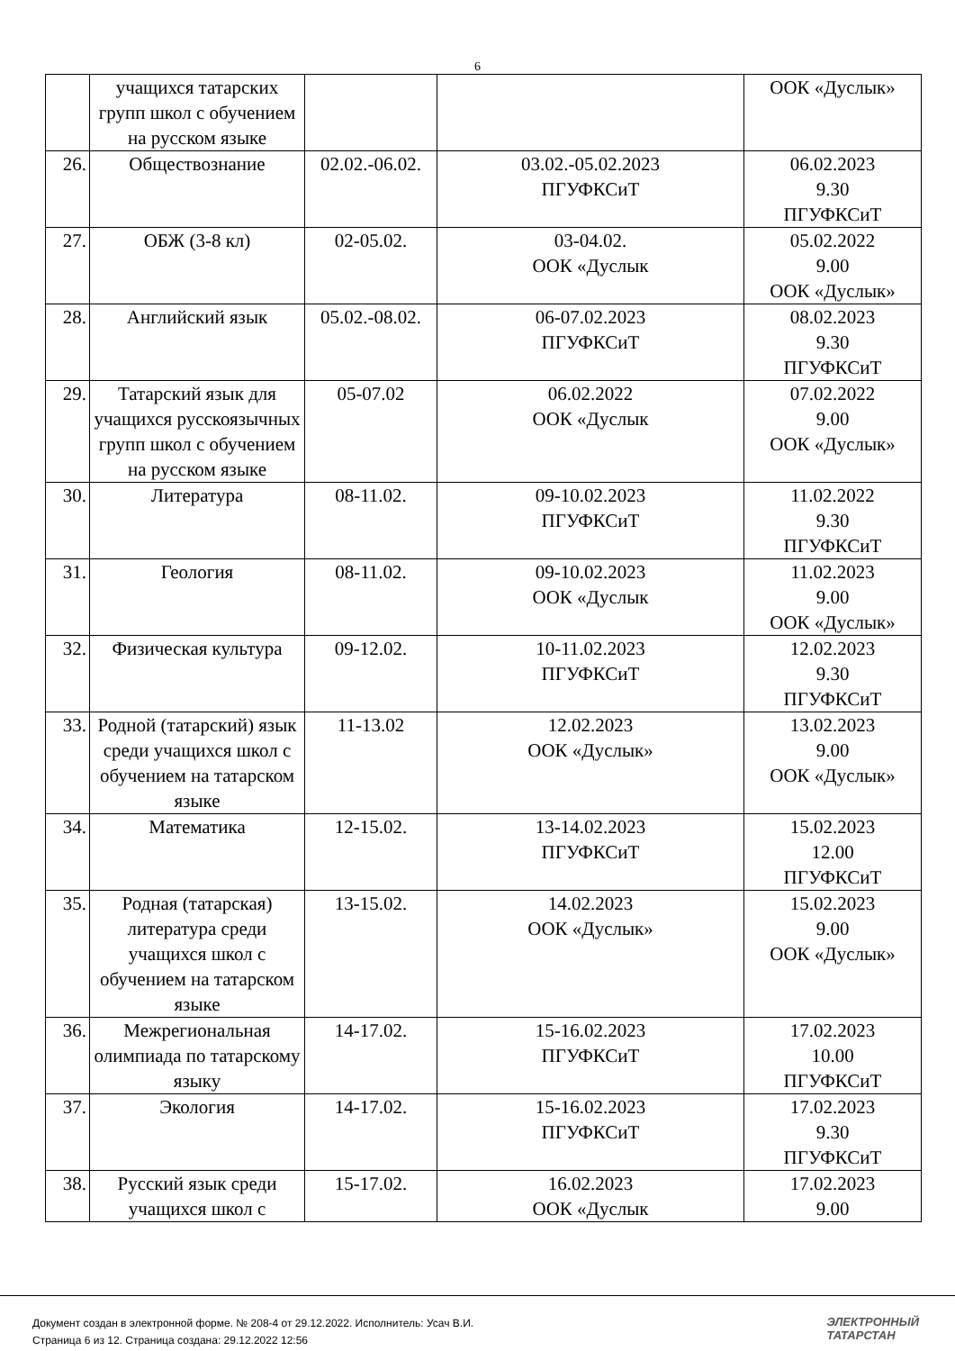6
| | учащихся татарских групп школ с обучением на русском языке | | | ООК «Дуслык» |
| 26. | Обществознание | 02.02.-06.02. | 03.02.-05.02.2023 ПГУФКСиТ | 06.02.2023 9.30 ПГУФКСиТ |
| 27. | ОБЖ (3-8 кл) | 02-05.02. | 03-04.02. ООК «Дуслык | 05.02.2022 9.00 ООК «Дуслык» |
| 28. | Английский язык | 05.02.-08.02. | 06-07.02.2023 ПГУФКСиТ | 08.02.2023 9.30 ПГУФКСиТ |
| 29. | Татарский язык для учащихся русскоязычных групп школ с обучением на русском языке | 05-07.02 | 06.02.2022 ООК «Дуслык | 07.02.2022 9.00 ООК «Дуслык» |
| 30. | Литература | 08-11.02. | 09-10.02.2023 ПГУФКСиТ | 11.02.2022 9.30 ПГУФКСиТ |
| 31. | Геология | 08-11.02. | 09-10.02.2023 ООК «Дуслык | 11.02.2023 9.00 ООК «Дуслык» |
| 32. | Физическая культура | 09-12.02. | 10-11.02.2023 ПГУФКСиТ | 12.02.2023 9.30 ПГУФКСиТ |
| 33. | Родной (татарский) язык среди учащихся школ с обучением на татарском языке | 11-13.02 | 12.02.2023 ООК «Дуслык» | 13.02.2023 9.00 ООК «Дуслык» |
| 34. | Математика | 12-15.02. | 13-14.02.2023 ПГУФКСиТ | 15.02.2023 12.00 ПГУФКСиТ |
| 35. | Родная (татарская) литература среди учащихся школ с обучением на татарском языке | 13-15.02. | 14.02.2023 ООК «Дуслык» | 15.02.2023 9.00 ООК «Дуслык» |
| 36. | Межрегиональная олимпиада по татарскому языку | 14-17.02. | 15-16.02.2023 ПГУФКСиТ | 17.02.2023 10.00 ПГУФКСиТ |
| 37. | Экология | 14-17.02. | 15-16.02.2023 ПГУФКСиТ | 17.02.2023 9.30 ПГУФКСиТ |
| 38. | Русский язык среди учащихся школ с | 15-17.02. | 16.02.2023 ООК «Дуслык | 17.02.2023 9.00 |
Документ создан в электронной форме. № 208-4 от 29.12.2022. Исполнитель: Усач В.И.
Страница 6 из 12. Страница создана: 29.12.2022 12:56
ЭЛЕКТРОННЫЙ
ТАТАРСТАН